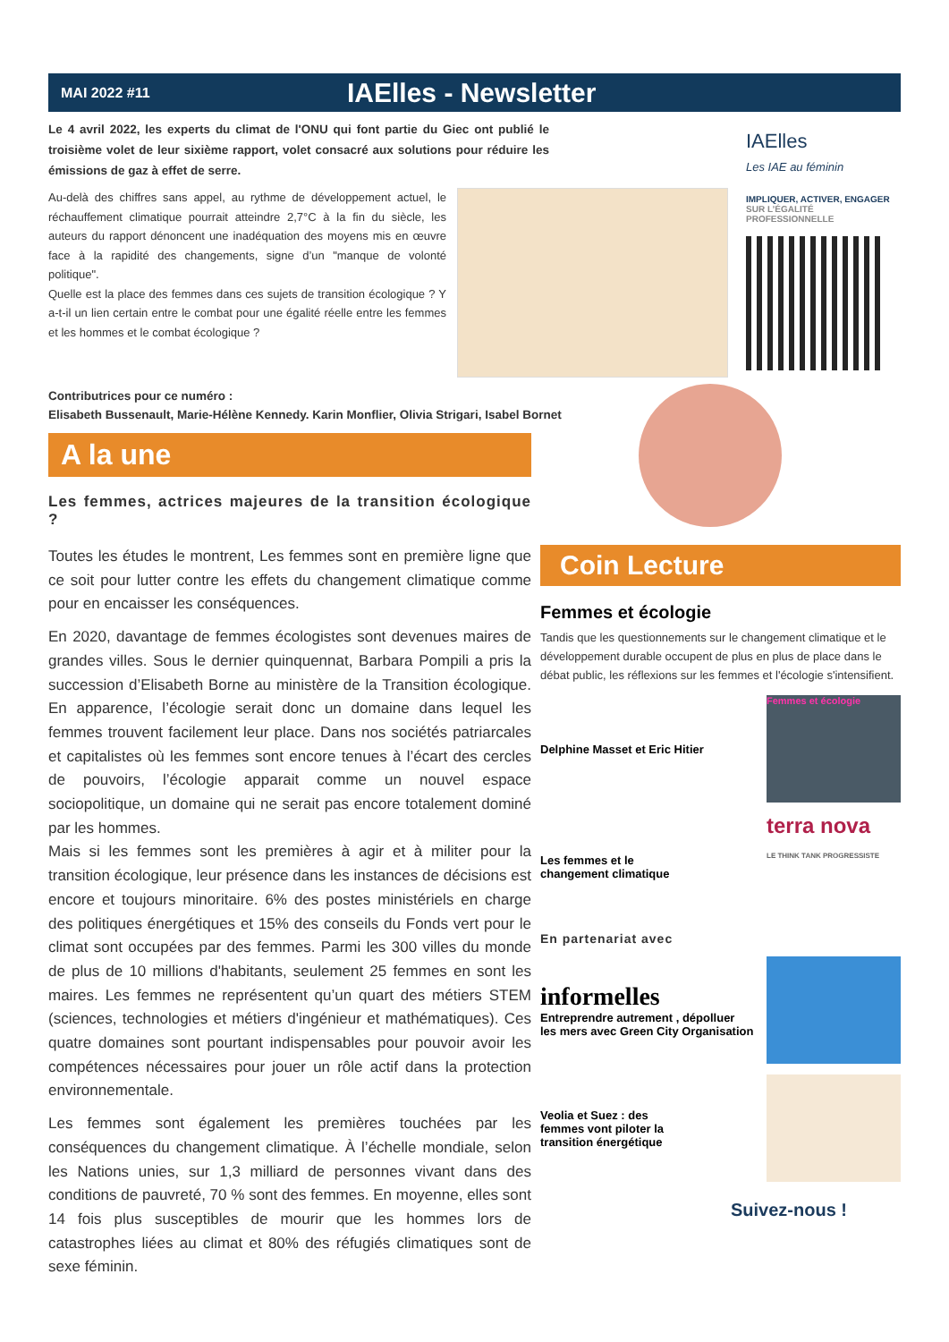MAI 2022 #11 IAElles - Newsletter
Le 4 avril 2022, les experts du climat de l'ONU qui font partie du Giec ont publié le troisième volet de leur sixième rapport, volet consacré aux solutions pour réduire les émissions de gaz à effet de serre.
Au-delà des chiffres sans appel, au rythme de développement actuel, le réchauffement climatique pourrait atteindre 2,7°C à la fin du siècle, les auteurs du rapport dénoncent une inadéquation des moyens mis en œuvre face à la rapidité des changements, signe d’un "manque de volonté politique".
Quelle est la place des femmes dans ces sujets de transition écologique ? Y a-t-il un lien certain entre le combat pour une égalité réelle entre les femmes et les hommes et le combat écologique ?
Contributrices pour ce numéro :
Elisabeth Bussenault, Marie-Hélène Kennedy. Karin Monflier, Olivia Strigari, Isabel Bornet
IAElles
Les IAE au féminin
IMPLIQUER, ACTIVER, ENGAGER
SUR L’ÉGALITÉ PROFESSIONNELLE
A la une
Les femmes, actrices majeures de la transition écologique ?
Toutes les études le montrent, Les femmes sont en première ligne que ce soit pour lutter contre les effets du changement climatique comme pour en encaisser les conséquences.
En 2020, davantage de femmes écologistes sont devenues maires de grandes villes. Sous le dernier quinquennat, Barbara Pompili a pris la succession d’Elisabeth Borne au ministère de la Transition écologique. En apparence, l’écologie serait donc un domaine dans lequel les femmes trouvent facilement leur place. Dans nos sociétés patriarcales et capitalistes où les femmes sont encore tenues à l’écart des cercles de pouvoirs, l’écologie apparait comme un nouvel espace sociopolitique, un domaine qui ne serait pas encore totalement dominé par les hommes.
Mais si les femmes sont les premières à agir et à militer pour la transition écologique, leur présence dans les instances de décisions est encore et toujours minoritaire. 6% des postes ministériels en charge des politiques énergétiques et 15% des conseils du Fonds vert pour le climat sont occupées par des femmes. Parmi les 300 villes du monde de plus de 10 millions d'habitants, seulement 25 femmes en sont les maires. Les femmes ne représentent qu’un quart des métiers STEM (sciences, technologies et métiers d'ingénieur et mathématiques). Ces quatre domaines sont pourtant indispensables pour pouvoir avoir les compétences nécessaires pour jouer un rôle actif dans la protection environnementale.
Les femmes sont également les premières touchées par les conséquences du changement climatique. À l’échelle mondiale, selon les Nations unies, sur 1,3 milliard de personnes vivant dans des conditions de pauvreté, 70 % sont des femmes. En moyenne, elles sont 14 fois plus susceptibles de mourir que les hommes lors de catastrophes liées au climat et 80% des réfugiés climatiques sont de sexe féminin.
Coin Lecture
Femmes et écologie
Tandis que les questionnements sur le changement climatique et le développement durable occupent de plus en plus de place dans le débat public, les réflexions sur les femmes et l'écologie s'intensifient.
Delphine Masset et Eric Hitier
Femmes et écologie
Les femmes et le
changement climatique
terra nova
LE THINK TANK PROGRESSISTE
En partenariat avec
informelles
Entreprendre autrement , dépolluer
les mers avec Green City Organisation
Veolia et Suez : des
femmes vont piloter la
transition énergétique
Suivez-nous !